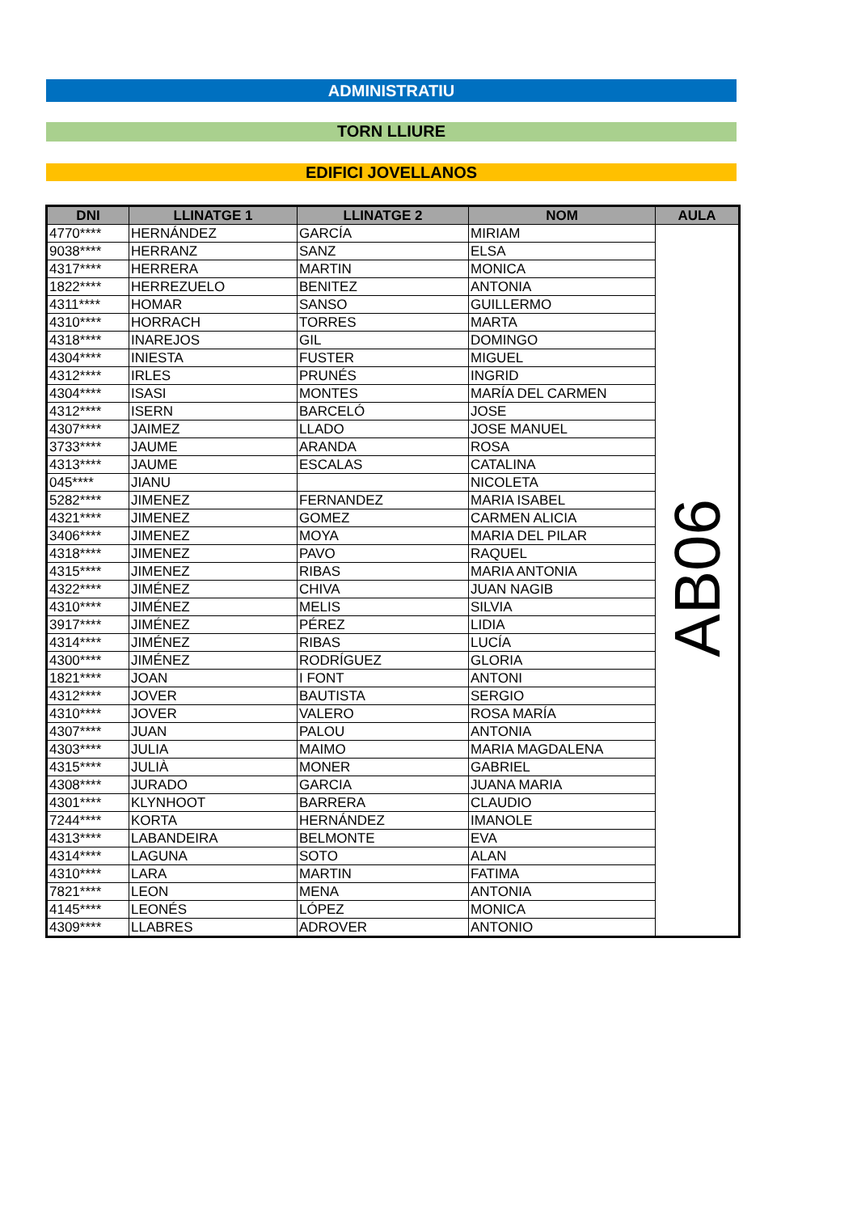ADMINISTRATIU
TORN LLIURE
EDIFICI JOVELLANOS
| DNI | LLINATGE 1 | LLINATGE 2 | NOM | AULA |
| --- | --- | --- | --- | --- |
| 4770**** | HERNÁNDEZ | GARCÍA | MIRIAM | AB06 |
| 9038**** | HERRANZ | SANZ | ELSA | |
| 4317**** | HERRERA | MARTIN | MONICA | |
| 1822**** | HERREZUELO | BENITEZ | ANTONIA | |
| 4311**** | HOMAR | SANSO | GUILLERMO | |
| 4310**** | HORRACH | TORRES | MARTA | |
| 4318**** | INAREJOS | GIL | DOMINGO | |
| 4304**** | INIESTA | FUSTER | MIGUEL | |
| 4312**** | IRLES | PRUNÉS | INGRID | |
| 4304**** | ISASI | MONTES | MARÍA DEL CARMEN | |
| 4312**** | ISERN | BARCELÓ | JOSE | |
| 4307**** | JAIMEZ | LLADO | JOSE MANUEL | |
| 3733**** | JAUME | ARANDA | ROSA | |
| 4313**** | JAUME | ESCALAS | CATALINA | |
| 045**** | JIANU | | NICOLETA | |
| 5282**** | JIMENEZ | FERNANDEZ | MARIA ISABEL | |
| 4321**** | JIMENEZ | GOMEZ | CARMEN ALICIA | |
| 3406**** | JIMENEZ | MOYA | MARIA DEL PILAR | |
| 4318**** | JIMENEZ | PAVO | RAQUEL | |
| 4315**** | JIMENEZ | RIBAS | MARIA ANTONIA | |
| 4322**** | JIMÉNEZ | CHIVA | JUAN NAGIB | |
| 4310**** | JIMÉNEZ | MELIS | SILVIA | |
| 3917**** | JIMÉNEZ | PÉREZ | LIDIA | |
| 4314**** | JIMÉNEZ | RIBAS | LUCÍA | |
| 4300**** | JIMÉNEZ | RODRÍGUEZ | GLORIA | |
| 1821**** | JOAN | I FONT | ANTONI | |
| 4312**** | JOVER | BAUTISTA | SERGIO | |
| 4310**** | JOVER | VALERO | ROSA MARÍA | |
| 4307**** | JUAN | PALOU | ANTONIA | |
| 4303**** | JULIA | MAIMO | MARIA MAGDALENA | |
| 4315**** | JULIÀ | MONER | GABRIEL | |
| 4308**** | JURADO | GARCIA | JUANA MARIA | |
| 4301**** | KLYNHOOT | BARRERA | CLAUDIO | |
| 7244**** | KORTA | HERNÁNDEZ | IMANOLE | |
| 4313**** | LABANDEIRA | BELMONTE | EVA | |
| 4314**** | LAGUNA | SOTO | ALAN | |
| 4310**** | LARA | MARTIN | FATIMA | |
| 7821**** | LEON | MENA | ANTONIA | |
| 4145**** | LEONÉS | LÓPEZ | MONICA | |
| 4309**** | LLABRES | ADROVER | ANTONIO | |